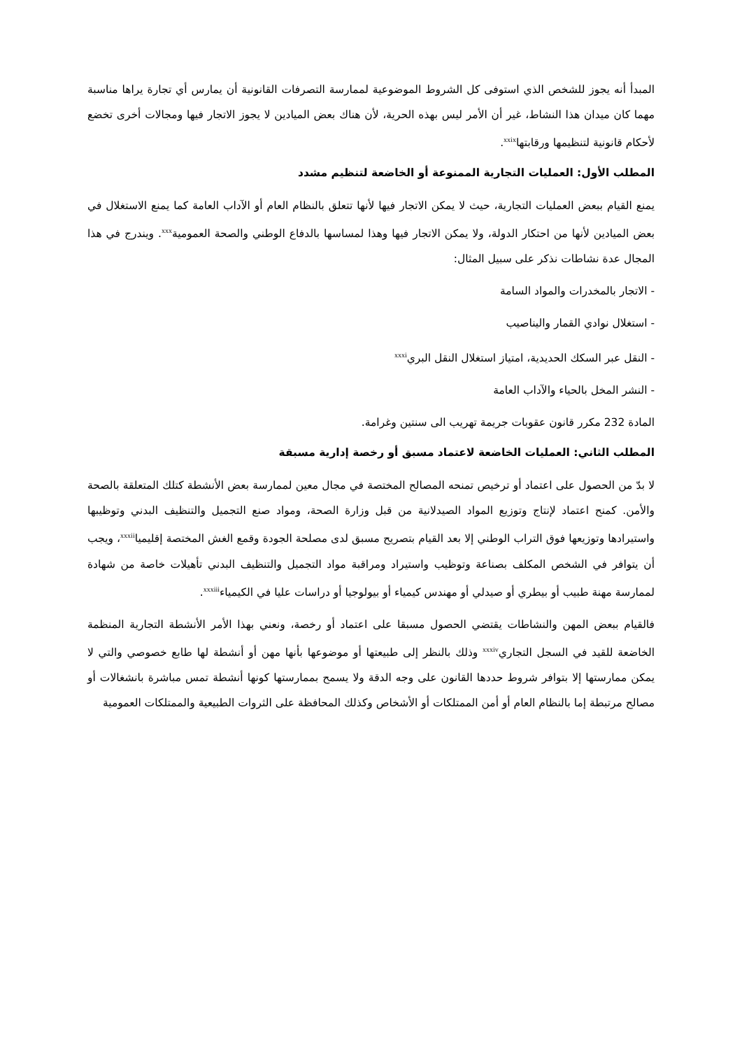المبدأ أنه يجوز للشخص الذي استوفى كل الشروط الموضوعية لممارسة التصرفات القانونية أن يمارس أي تجارة يراها مناسبة مهما كان ميدان هذا النشاط، غير أن الأمر ليس بهذه الحرية، لأن هناك بعض الميادين لا يجوز الاتجار فيها ومجالات أخرى تخضع لأحكام قانونية لتنظيمها ورقابتها<sup>xxix</sup>.
المطلب الأول: العمليات التجارية الممنوعة أو الخاضعة لتنظيم مشدد
يمنع القيام ببعض العمليات التجارية، حيث لا يمكن الاتجار فيها لأنها تتعلق بالنظام العام أو الآداب العامة كما يمنع الاستغلال في بعض الميادين لأنها من احتكار الدولة، ولا يمكن الاتجار فيها وهذا لمساسها بالدفاع الوطني والصحة العمومية<sup>xxx</sup>. ويندرج في هذا المجال عدة نشاطات نذكر على سبيل المثال:
- الاتجار بالمخدرات والمواد السامة
- استغلال نوادي القمار واليناصيب
- النقل عبر السكك الحديدية، امتياز استغلال النقل البري<sup>xxxi</sup>
- النشر المخل بالحياء والآداب العامة
المادة 232 مكرر قانون عقوبات جريمة تهريب الى سنتين وغرامة.
المطلب الثاني: العمليات الخاضعة لاعتماد مسبق أو رخصة إدارية مسبقة
لا بدّ من الحصول على اعتماد أو ترخيص تمنحه المصالح المختصة في مجال معين لممارسة بعض الأنشطة كتلك المتعلقة بالصحة والأمن. كمنح اعتماد لإنتاج وتوزيع المواد الصيدلانية من قبل وزارة الصحة، ومواد صنع التجميل والتنظيف البدني وتوظيبها واستيرادها وتوزيعها فوق التراب الوطني إلا بعد القيام بتصريح مسبق لدى مصلحة الجودة وقمع الغش المختصة إقليميا<sup>xxxii</sup>، ويجب أن يتوافر في الشخص المكلف بصناعة وتوظيب واستيراد ومراقبة مواد التجميل والتنظيف البدني تأهيلات خاصة من شهادة لممارسة مهنة طبيب أو بيطري أو صيدلي أو مهندس كيمياء أو بيولوجيا أو دراسات عليا في الكيمياء<sup>xxxiii</sup>.
فالقيام ببعض المهن والنشاطات يقتضي الحصول مسبقا على اعتماد أو رخصة، ونعني بهذا الأمر الأنشطة التجارية المنظمة الخاضعة للقيد في السجل التجاري<sup>xxxiv</sup> وذلك بالنظر إلى طبيعتها أو موضوعها بأنها مهن أو أنشطة لها طابع خصوصي والتي لا يمكن ممارستها إلا بتوافر شروط حددها القانون على وجه الدقة ولا يسمح بممارستها كونها أنشطة تمس مباشرة بانشغالات أو مصالح مرتبطة إما بالنظام العام أو أمن الممتلكات أو الأشخاص وكذلك المحافظة على الثروات الطبيعية والممتلكات العمومية